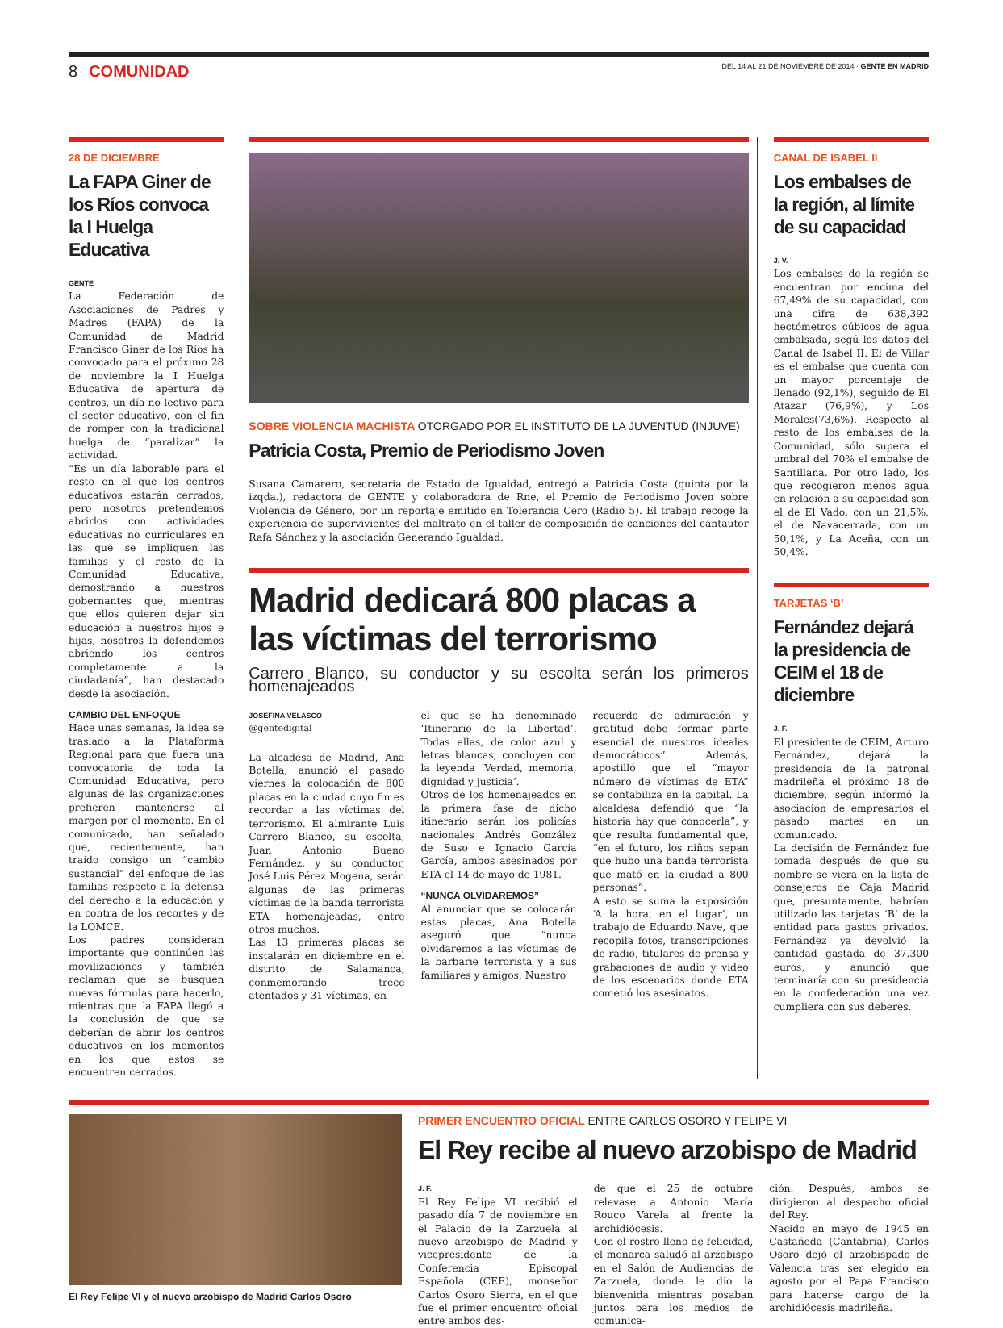8 COMUNIDAD
DEL 14 AL 21 DE NOVIEMBRE DE 2014 · GENTE EN MADRID
28 DE DICIEMBRE
La FAPA Giner de los Ríos convoca la I Huelga Educativa
GENTE
La Federación de Asociaciones de Padres y Madres (FAPA) de la Comunidad de Madrid Francisco Giner de los Ríos ha convocado para el próximo 28 de noviembre la I Huelga Educativa de apertura de centros, un día no lectivo para el sector educativo, con el fin de romper con la tradicional huelga de “paralizar” la actividad.
“Es un día laborable para el resto en el que los centros educativos estarán cerrados, pero nosotros pretendemos abrirlos con actividades educativas no curriculares en las que se impliquen las familias y el resto de la Comunidad Educativa, demostrando a nuestros gobernantes que, mientras que ellos quieren dejar sin educación a nuestros hijos e hijas, nosotros la defendemos abriendo los centros completamente a la ciudadanía”, han destacado desde la asociación.
CAMBIO DEL ENFOQUE
Hace unas semanas, la idea se trasladó a la Plataforma Regional para que fuera una convocatoria de toda la Comunidad Educativa, pero algunas de las organizaciones prefieren mantenerse al margen por el momento. En el comunicado, han señalado que, recientemente, han traído consigo un “cambio sustancial” del enfoque de las familias respecto a la defensa del derecho a la educación y en contra de los recortes y de la LOMCE.
Los padres consideran importante que continúen las movilizaciones y también reclaman que se busquen nuevas fórmulas para hacerlo, mientras que la FAPA llegó a la conclusión de que se deberían de abrir los centros educativos en los momentos en los que estos se encuentren cerrados.
SOBRE VIOLENCIA MACHISTA OTORGADO POR EL INSTITUTO DE LA JUVENTUD (INJUVE)
Patricia Costa, Premio de Periodismo Joven
Susana Camarero, secretaria de Estado de Igualdad, entregó a Patricia Costa (quinta por la izqda.), redactora de GENTE y colaboradora de Rne, el Premio de Periodismo Joven sobre Violencia de Género, por un reportaje emitido en Tolerancia Cero (Radio 5). El trabajo recoge la experiencia de supervivientes del maltrato en el taller de composición de canciones del cantautor Rafa Sánchez y la asociación Generando Igualdad.
Madrid dedicará 800 placas a las víctimas del terrorismo
Carrero Blanco, su conductor y su escolta serán los primeros homenajeados
JOSEFINA VELASCO
@gentedigital
La alcadesa de Madrid, Ana Botella, anunció el pasado viernes la colocación de 800 placas en la ciudad cuyo fin es recordar a las víctimas del terrorismo. El almirante Luis Carrero Blanco, su escolta, Juan Antonio Bueno Fernández, y su conductor, José Luis Pérez Mogena, serán algunas de las primeras víctimas de la banda terrorista ETA homenajeadas, entre otros muchos.
Las 13 primeras placas se instalarán en diciembre en el distrito de Salamanca, conmemorando trece atentados y 31 víctimas, en
el que se ha denominado ‘Itinerario de la Libertad’. Todas ellas, de color azul y letras blancas, concluyen con la leyenda ‘Verdad, memoria, dignidad y justicia’.
Otros de los homenajeados en la primera fase de dicho itinerario serán los policías nacionales Andrés González de Suso e Ignacio García García, ambos asesinados por ETA el 14 de mayo de 1981.
“NUNCA OLVIDAREMOS”
Al anunciar que se colocarán estas placas, Ana Botella aseguró que “nunca olvidaremos a las víctimas de la barbarie terrorista y a sus familiares y amigos. Nuestro
recuerdo de admiración y gratitud debe formar parte esencial de nuestros ideales democráticos”. Además, apostilló que el “mayor número de víctimas de ETA” se contabiliza en la capital. La alcaldesa defendió que “la historia hay que conocerla”, y que resulta fundamental que, “en el futuro, los niños sepan que hubo una banda terrorista que mató en la ciudad a 800 personas”.
A esto se suma la exposición ‘A la hora, en el lugar’, un trabajo de Eduardo Nave, que recopila fotos, transcripciones de radio, titulares de prensa y grabaciones de audio y vídeo de los escenarios donde ETA cometió los asesinatos.
CANAL DE ISABEL II
Los embalses de la región, al límite de su capacidad
J. V.
Los embalses de la región se encuentran por encima del 67,49% de su capacidad, con una cifra de 638,392 hectómetros cúbicos de agua embalsada, segú los datos del Canal de Isabel II. El de Villar es el embalse que cuenta con un mayor porcentaje de llenado (92,1%), seguido de El Atazar (76,9%), y Los Morales(73,6%). Respecto al resto de los embalses de la Comunidad, sólo supera el umbral del 70% el embalse de Santillana. Por otro lado, los que recogieron menos agua en relación a su capacidad son el de El Vado, con un 21,5%, el de Navacerrada, con un 50,1%, y La Aceña, con un 50,4%.
TARJETAS ‘B’
Fernández dejará la presidencia de CEIM el 18 de diciembre
J. F.
El presidente de CEIM, Arturo Fernández, dejará la presidencia de la patronal madrileña el próximo 18 de diciembre, según informó la asociación de empresarios el pasado martes en un comunicado.
La decisión de Fernández fue tomada después de que su nombre se viera en la lista de consejeros de Caja Madrid que, presuntamente, habrían utilizado las tarjetas ‘B’ de la entidad para gastos privados. Fernández ya devolvió la cantidad gastada de 37.300 euros, y anunció que terminaría con su presidencia en la confederación una vez cumpliera con sus deberes.
El Rey Felipe VI y el nuevo arzobispo de Madrid Carlos Osoro
PRIMER ENCUENTRO OFICIAL ENTRE CARLOS OSORO Y FELIPE VI
El Rey recibe al nuevo arzobispo de Madrid
J. F.
El Rey Felipe VI recibió el pasado día 7 de noviembre en el Palacio de la Zarzuela al nuevo arzobispo de Madrid y vicepresidente de la Conferencia Episcopal Española (CEE), monseñor Carlos Osoro Sierra, en el que fue el primer encuentro oficial entre ambos des-
de que el 25 de octubre relevase a Antonio María Rouco Varela al frente la archidiócesis.
Con el rostro lleno de felicidad, el monarca saludó al arzobispo en el Salón de Audiencias de Zarzuela, donde le dio la bienvenida mientras posaban juntos para los medios de comunica-
ción. Después, ambos se dirigieron al despacho oficial del Rey.
Nacido en mayo de 1945 en Castañeda (Cantabria), Carlos Osoro dejó el arzobispado de Valencia tras ser elegido en agosto por el Papa Francisco para hacerse cargo de la archidiócesis madrileña.